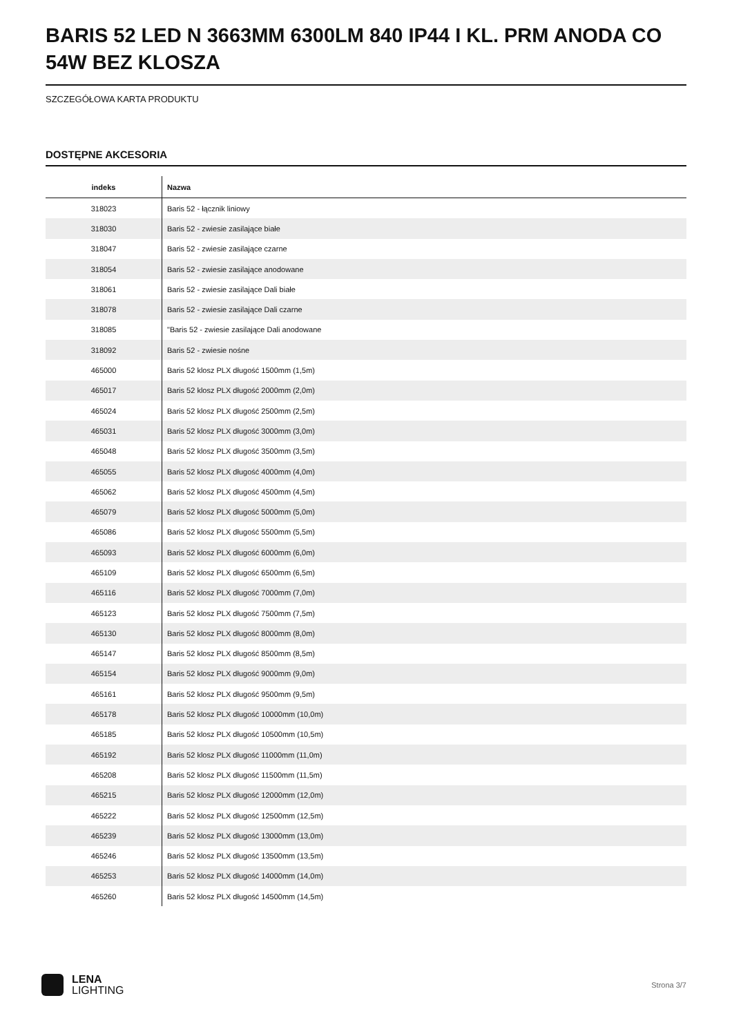BARIS 52 LED N 3663MM 6300LM 840 IP44 I KL. PRM ANODA CO 54W BEZ KLOSZA
SZCZEGÓŁOWA KARTA PRODUKTU
DOSTĘPNE AKCESORIA
| indeks | Nazwa |
| --- | --- |
| 318023 | Baris 52 - łącznik liniowy |
| 318030 | Baris 52 - zwiesie zasilające białe |
| 318047 | Baris 52 - zwiesie zasilające czarne |
| 318054 | Baris 52 - zwiesie zasilające anodowane |
| 318061 | Baris 52 - zwiesie zasilające Dali białe |
| 318078 | Baris 52 - zwiesie zasilające Dali czarne |
| 318085 | "Baris 52 - zwiesie zasilające Dali anodowane |
| 318092 | Baris 52 - zwiesie nośne |
| 465000 | Baris 52 klosz PLX długość 1500mm (1,5m) |
| 465017 | Baris 52 klosz PLX długość 2000mm (2,0m) |
| 465024 | Baris 52 klosz PLX długość 2500mm (2,5m) |
| 465031 | Baris 52 klosz PLX długość 3000mm (3,0m) |
| 465048 | Baris 52 klosz PLX długość 3500mm (3,5m) |
| 465055 | Baris 52 klosz PLX długość 4000mm (4,0m) |
| 465062 | Baris 52 klosz PLX długość 4500mm (4,5m) |
| 465079 | Baris 52 klosz PLX długość 5000mm (5,0m) |
| 465086 | Baris 52 klosz PLX długość 5500mm (5,5m) |
| 465093 | Baris 52 klosz PLX długość 6000mm (6,0m) |
| 465109 | Baris 52 klosz PLX długość 6500mm (6,5m) |
| 465116 | Baris 52 klosz PLX długość 7000mm (7,0m) |
| 465123 | Baris 52 klosz PLX długość 7500mm (7,5m) |
| 465130 | Baris 52 klosz PLX długość 8000mm (8,0m) |
| 465147 | Baris 52 klosz PLX długość 8500mm (8,5m) |
| 465154 | Baris 52 klosz PLX długość 9000mm (9,0m) |
| 465161 | Baris 52 klosz PLX długość 9500mm (9,5m) |
| 465178 | Baris 52 klosz PLX długość 10000mm (10,0m) |
| 465185 | Baris 52 klosz PLX długość 10500mm (10,5m) |
| 465192 | Baris 52 klosz PLX długość 11000mm (11,0m) |
| 465208 | Baris 52 klosz PLX długość 11500mm (11,5m) |
| 465215 | Baris 52 klosz PLX długość 12000mm (12,0m) |
| 465222 | Baris 52 klosz PLX długość 12500mm (12,5m) |
| 465239 | Baris 52 klosz PLX długość 13000mm (13,0m) |
| 465246 | Baris 52 klosz PLX długość 13500mm (13,5m) |
| 465253 | Baris 52 klosz PLX długość 14000mm (14,0m) |
| 465260 | Baris 52 klosz PLX długość 14500mm (14,5m) |
LENA
LIGHTING
Strona 3/7